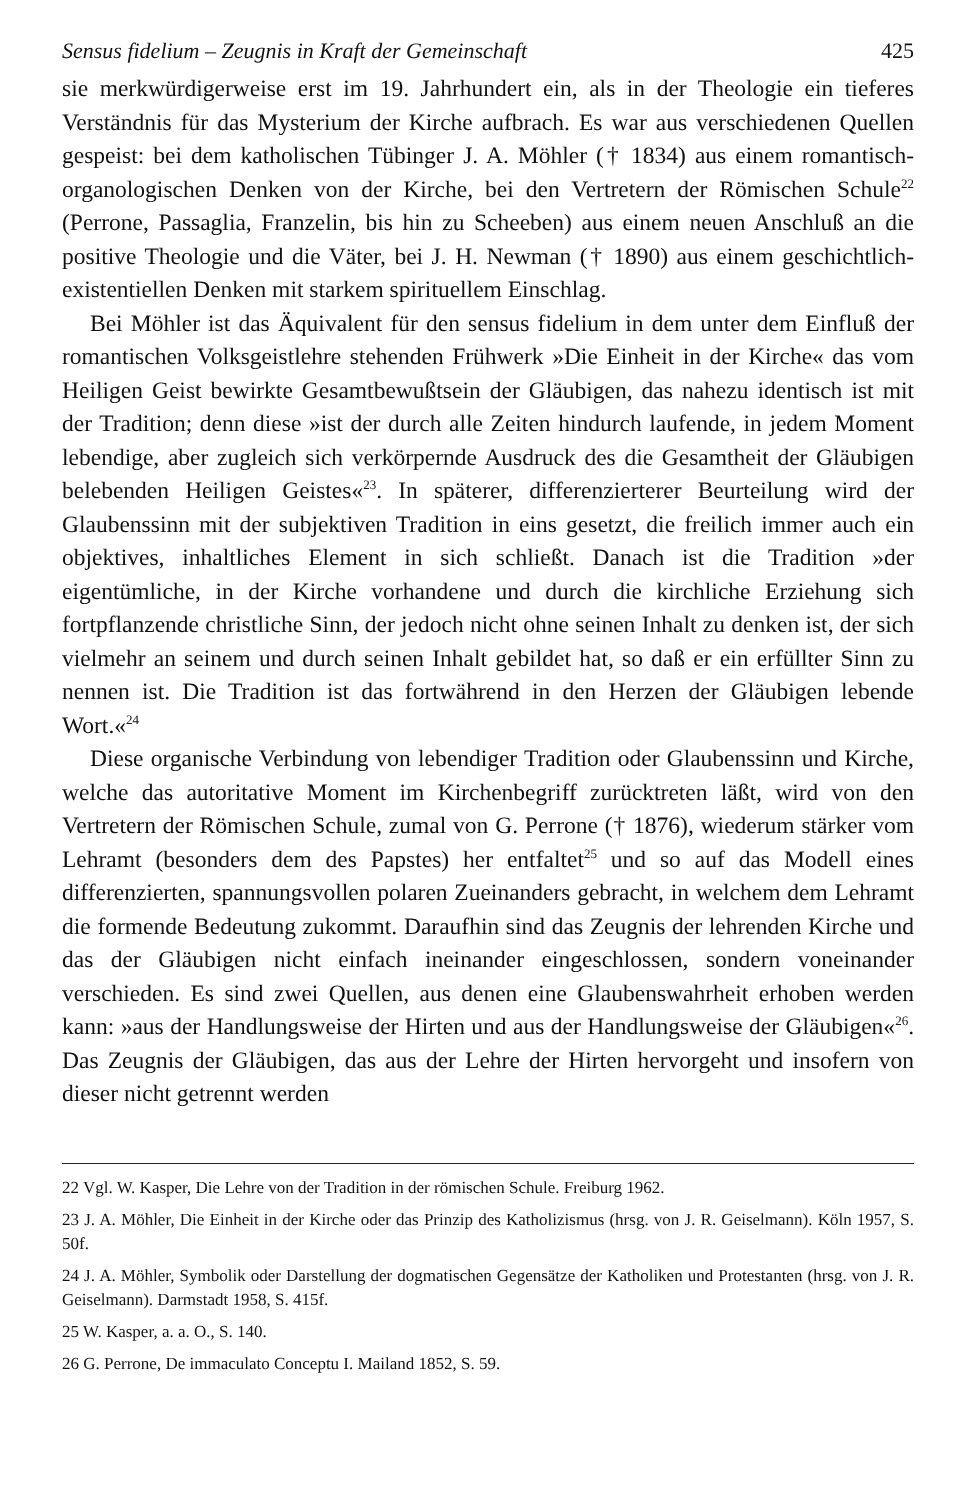Sensus fidelium – Zeugnis in Kraft der Gemeinschaft 425
sie merkwürdigerweise erst im 19. Jahrhundert ein, als in der Theologie ein tieferes Verständnis für das Mysterium der Kirche aufbrach. Es war aus verschiedenen Quellen gespeist: bei dem katholischen Tübinger J. A. Möhler († 1834) aus einem romantisch-organologischen Denken von der Kirche, bei den Vertretern der Römischen Schule<sup>22</sup> (Perrone, Passaglia, Franzelin, bis hin zu Scheeben) aus einem neuen Anschluß an die positive Theologie und die Väter, bei J. H. Newman († 1890) aus einem geschichtlich-existentiellen Denken mit starkem spirituellem Einschlag.
Bei Möhler ist das Äquivalent für den sensus fidelium in dem unter dem Einfluß der romantischen Volksgeistlehre stehenden Frühwerk »Die Einheit in der Kirche« das vom Heiligen Geist bewirkte Gesamtbewußtsein der Gläubigen, das nahezu identisch ist mit der Tradition; denn diese »ist der durch alle Zeiten hindurch laufende, in jedem Moment lebendige, aber zugleich sich verkörpernde Ausdruck des die Gesamtheit der Gläubigen belebenden Heiligen Geistes«<sup>23</sup>. In späterer, differenzierterer Beurteilung wird der Glaubenssinn mit der subjektiven Tradition in eins gesetzt, die freilich immer auch ein objektives, inhaltliches Element in sich schließt. Danach ist die Tradition »der eigentümliche, in der Kirche vorhandene und durch die kirchliche Erziehung sich fortpflanzende christliche Sinn, der jedoch nicht ohne seinen Inhalt zu denken ist, der sich vielmehr an seinem und durch seinen Inhalt gebildet hat, so daß er ein erfüllter Sinn zu nennen ist. Die Tradition ist das fortwährend in den Herzen der Gläubigen lebende Wort.«<sup>24</sup>
Diese organische Verbindung von lebendiger Tradition oder Glaubenssinn und Kirche, welche das autoritative Moment im Kirchenbegriff zurücktreten läßt, wird von den Vertretern der Römischen Schule, zumal von G. Perrone († 1876), wiederum stärker vom Lehramt (besonders dem des Papstes) her entfaltet<sup>25</sup> und so auf das Modell eines differenzierten, spannungsvollen polaren Zueinanders gebracht, in welchem dem Lehramt die formende Bedeutung zukommt. Daraufhin sind das Zeugnis der lehrenden Kirche und das der Gläubigen nicht einfach ineinander eingeschlossen, sondern voneinander verschieden. Es sind zwei Quellen, aus denen eine Glaubenswahrheit erhoben werden kann: »aus der Handlungsweise der Hirten und aus der Handlungsweise der Gläubigen«<sup>26</sup>. Das Zeugnis der Gläubigen, das aus der Lehre der Hirten hervorgeht und insofern von dieser nicht getrennt werden
22 Vgl. W. Kasper, Die Lehre von der Tradition in der römischen Schule. Freiburg 1962.
23 J. A. Möhler, Die Einheit in der Kirche oder das Prinzip des Katholizismus (hrsg. von J. R. Geiselmann). Köln 1957, S. 50f.
24 J. A. Möhler, Symbolik oder Darstellung der dogmatischen Gegensätze der Katholiken und Protestanten (hrsg. von J. R. Geiselmann). Darmstadt 1958, S. 415f.
25 W. Kasper, a. a. O., S. 140.
26 G. Perrone, De immaculato Conceptu I. Mailand 1852, S. 59.